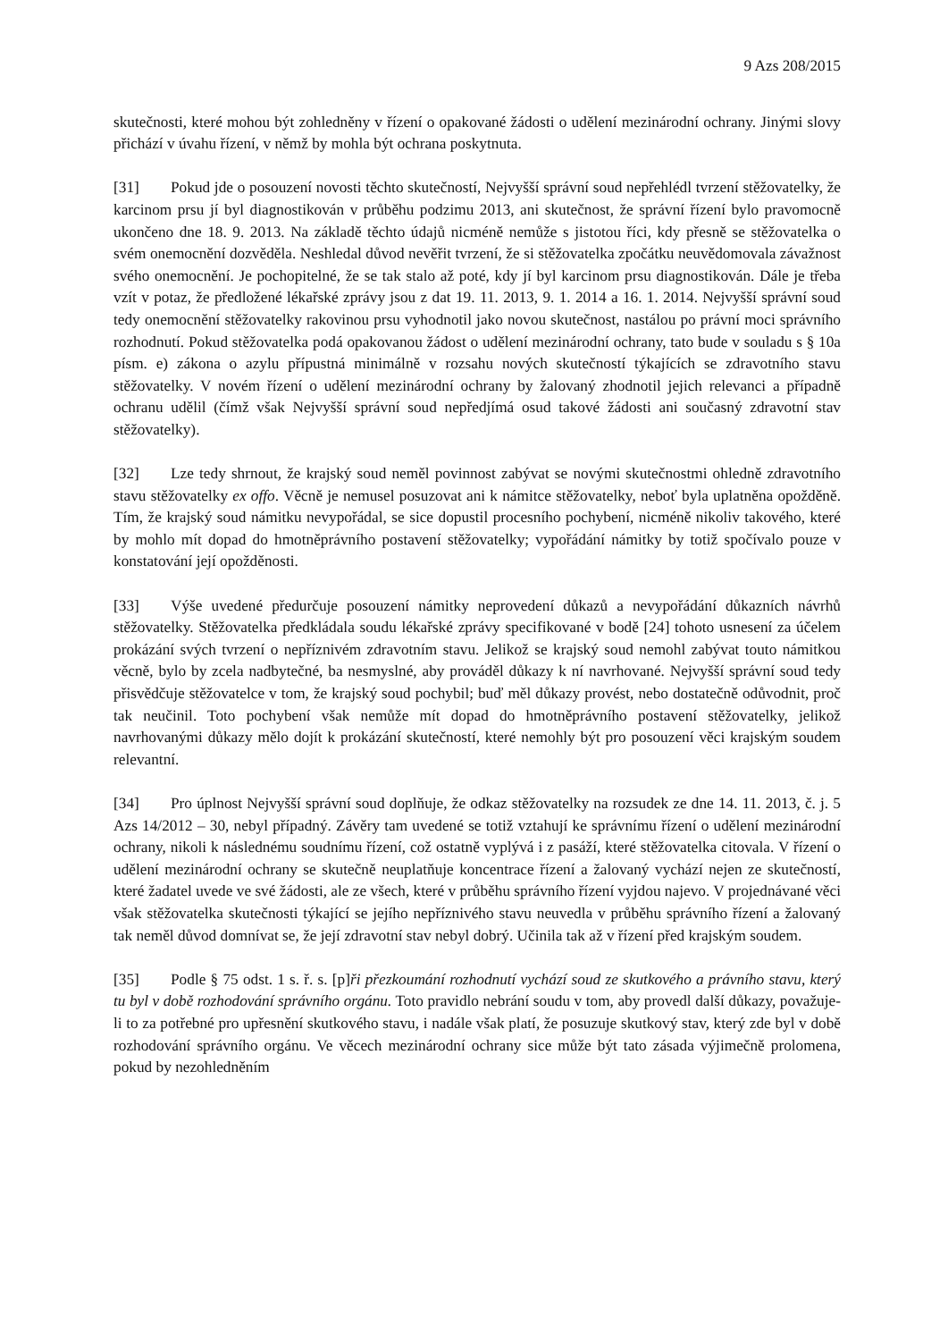9 Azs 208/2015
skutečnosti, které mohou být zohledněny v řízení o opakované žádosti o udělení mezinárodní ochrany. Jinými slovy přichází v úvahu řízení, v němž by mohla být ochrana poskytnuta.
[31] Pokud jde o posouzení novosti těchto skutečností, Nejvyšší správní soud nepřehlédl tvrzení stěžovatelky, že karcinom prsu jí byl diagnostikován v průběhu podzimu 2013, ani skutečnost, že správní řízení bylo pravomocně ukončeno dne 18. 9. 2013. Na základě těchto údajů nicméně nemůže s jistotou říci, kdy přesně se stěžovatelka o svém onemocnění dozvěděla. Neshledal důvod nevěřit tvrzení, že si stěžovatelka zpočátku neuvědomovala závažnost svého onemocnění. Je pochopitelné, že se tak stalo až poté, kdy jí byl karcinom prsu diagnostikován. Dále je třeba vzít v potaz, že předložené lékařské zprávy jsou z dat 19. 11. 2013, 9. 1. 2014 a 16. 1. 2014. Nejvyšší správní soud tedy onemocnění stěžovatelky rakovinou prsu vyhodnotil jako novou skutečnost, nastálou po právní moci správního rozhodnutí. Pokud stěžovatelka podá opakovanou žádost o udělení mezinárodní ochrany, tato bude v souladu s § 10a písm. e) zákona o azylu přípustná minimálně v rozsahu nových skutečností týkajících se zdravotního stavu stěžovatelky. V novém řízení o udělení mezinárodní ochrany by žalovaný zhodnotil jejich relevanci a případně ochranu udělil (čímž však Nejvyšší správní soud nepředjímá osud takové žádosti ani současný zdravotní stav stěžovatelky).
[32] Lze tedy shrnout, že krajský soud neměl povinnost zabývat se novými skutečnostmi ohledně zdravotního stavu stěžovatelky ex offo. Věcně je nemusel posuzovat ani k námitce stěžovatelky, neboť byla uplatněna opožděně. Tím, že krajský soud námitku nevypořádal, se sice dopustil procesního pochybení, nicméně nikoliv takového, které by mohlo mít dopad do hmotněprávního postavení stěžovatelky; vypořádání námitky by totiž spočívalo pouze v konstatování její opožděnosti.
[33] Výše uvedené předurčuje posouzení námitky neprovedení důkazů a nevypořádání důkazních návrhů stěžovatelky. Stěžovatelka předkládala soudu lékařské zprávy specifikované v bodě [24] tohoto usnesení za účelem prokázání svých tvrzení o nepříznivém zdravotním stavu. Jelikož se krajský soud nemohl zabývat touto námitkou věcně, bylo by zcela nadbytečné, ba nesmyslné, aby prováděl důkazy k ní navrhované. Nejvyšší správní soud tedy přisvědčuje stěžovatelce v tom, že krajský soud pochybil; buď měl důkazy provést, nebo dostatečně odůvodnit, proč tak neučinil. Toto pochybení však nemůže mít dopad do hmotněprávního postavení stěžovatelky, jelikož navrhovanými důkazy mělo dojít k prokázání skutečností, které nemohly být pro posouzení věci krajským soudem relevantní.
[34] Pro úplnost Nejvyšší správní soud doplňuje, že odkaz stěžovatelky na rozsudek ze dne 14. 11. 2013, č. j. 5 Azs 14/2012 – 30, nebyl případný. Závěry tam uvedené se totiž vztahují ke správnímu řízení o udělení mezinárodní ochrany, nikoli k následnému soudnímu řízení, což ostatně vyplývá i z pasáží, které stěžovatelka citovala. V řízení o udělení mezinárodní ochrany se skutečně neuplatňuje koncentrace řízení a žalovaný vychází nejen ze skutečností, které žadatel uvede ve své žádosti, ale ze všech, které v průběhu správního řízení vyjdou najevo. V projednávané věci však stěžovatelka skutečnosti týkající se jejího nepříznivého stavu neuvedla v průběhu správního řízení a žalovaný tak neměl důvod domnívat se, že její zdravotní stav nebyl dobrý. Učinila tak až v řízení před krajským soudem.
[35] Podle § 75 odst. 1 s. ř. s. [p]ři přezkoumání rozhodnutí vychází soud ze skutkového a právního stavu, který tu byl v době rozhodování správního orgánu. Toto pravidlo nebrání soudu v tom, aby provedl další důkazy, považuje-li to za potřebné pro upřesnění skutkového stavu, i nadále však platí, že posuzuje skutkový stav, který zde byl v době rozhodování správního orgánu. Ve věcech mezinárodní ochrany sice může být tato zásada výjimečně prolomena, pokud by nezohledněním